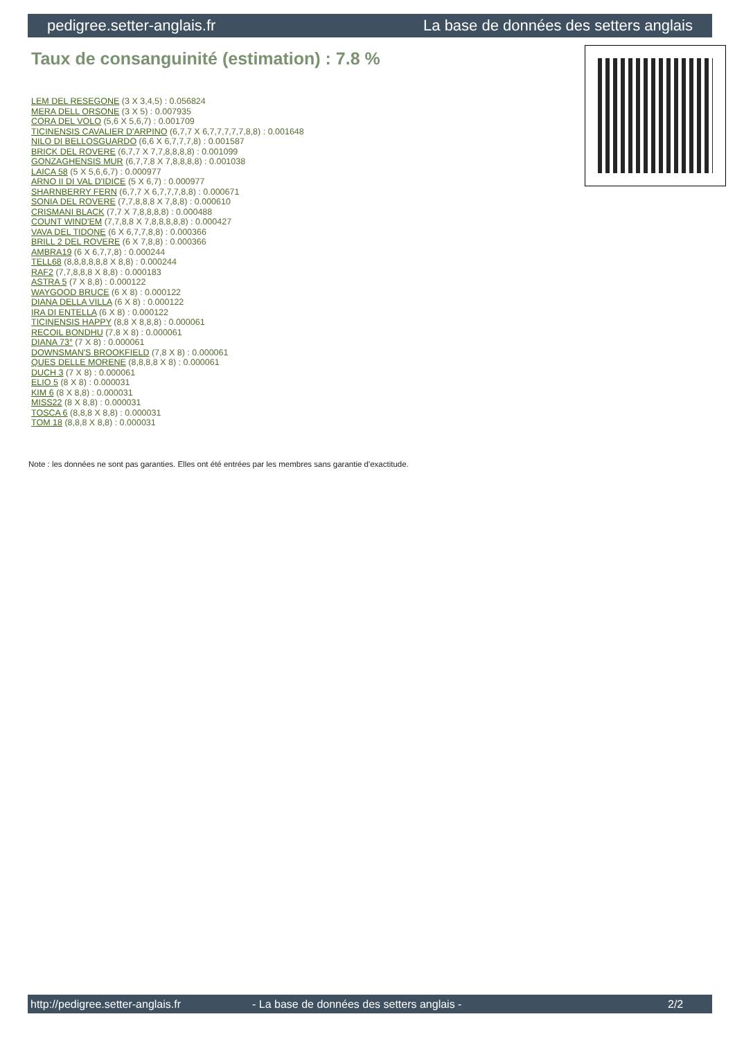pedigree.setter-anglais.fr La base de données des setters anglais
Taux de consanguinité (estimation) : 7.8 %
LEM DEL RESEGONE (3 X 3,4,5) : 0.056824
MERA DELL ORSONE (3 X 5) : 0.007935
CORA DEL VOLO (5,6 X 5,6,7) : 0.001709
TICINENSIS CAVALIER D'ARPINO (6,7,7 X 6,7,7,7,7,7,8,8) : 0.001648
NILO DI BELLOSGUARDO (6,6 X 6,7,7,7,8) : 0.001587
BRICK DEL ROVERE (6,7,7 X 7,7,8,8,8,8) : 0.001099
GONZAGHENSIS MUR (6,7,7,8 X 7,8,8,8,8) : 0.001038
LAICA 58 (5 X 5,6,6,7) : 0.000977
ARNO II DI VAL D'IDICE (5 X 6,7) : 0.000977
SHARNBERRY FERN (6,7,7 X 6,7,7,7,8,8) : 0.000671
SONIA DEL ROVERE (7,7,8,8,8 X 7,8,8) : 0.000610
CRISMANI BLACK (7,7 X 7,8,8,8,8) : 0.000488
COUNT WIND'EM (7,7,8,8 X 7,8,8,8,8,8) : 0.000427
VAVA DEL TIDONE (6 X 6,7,7,8,8) : 0.000366
BRILL 2 DEL ROVERE (6 X 7,8,8) : 0.000366
AMBRA19 (6 X 6,7,7,8) : 0.000244
TELL68 (8,8,8,8,8,8 X 8,8) : 0.000244
RAF2 (7,7,8,8,8 X 8,8) : 0.000183
ASTRA 5 (7 X 8,8) : 0.000122
WAYGOOD BRUCE (6 X 8) : 0.000122
DIANA DELLA VILLA (6 X 8) : 0.000122
IRA DI ENTELLA (6 X 8) : 0.000122
TICINENSIS HAPPY (8,8 X 8,8,8) : 0.000061
RECOIL BONDHU (7,8 X 8) : 0.000061
DIANA 73° (7 X 8) : 0.000061
DOWNSMAN'S BROOKFIELD (7,8 X 8) : 0.000061
QUES DELLE MORENE (8,8,8,8 X 8) : 0.000061
DUCH 3 (7 X 8) : 0.000061
ELIO 5 (8 X 8) : 0.000031
KIM 6 (8 X 8,8) : 0.000031
MISS22 (8 X 8,8) : 0.000031
TOSCA 6 (8,8,8 X 8,8) : 0.000031
TOM 18 (8,8,8 X 8,8) : 0.000031
Note : les données ne sont pas garanties. Elles ont été entrées par les membres sans garantie d'exactitude.
http://pedigree.setter-anglais.fr - La base de données des setters anglais - 2/2